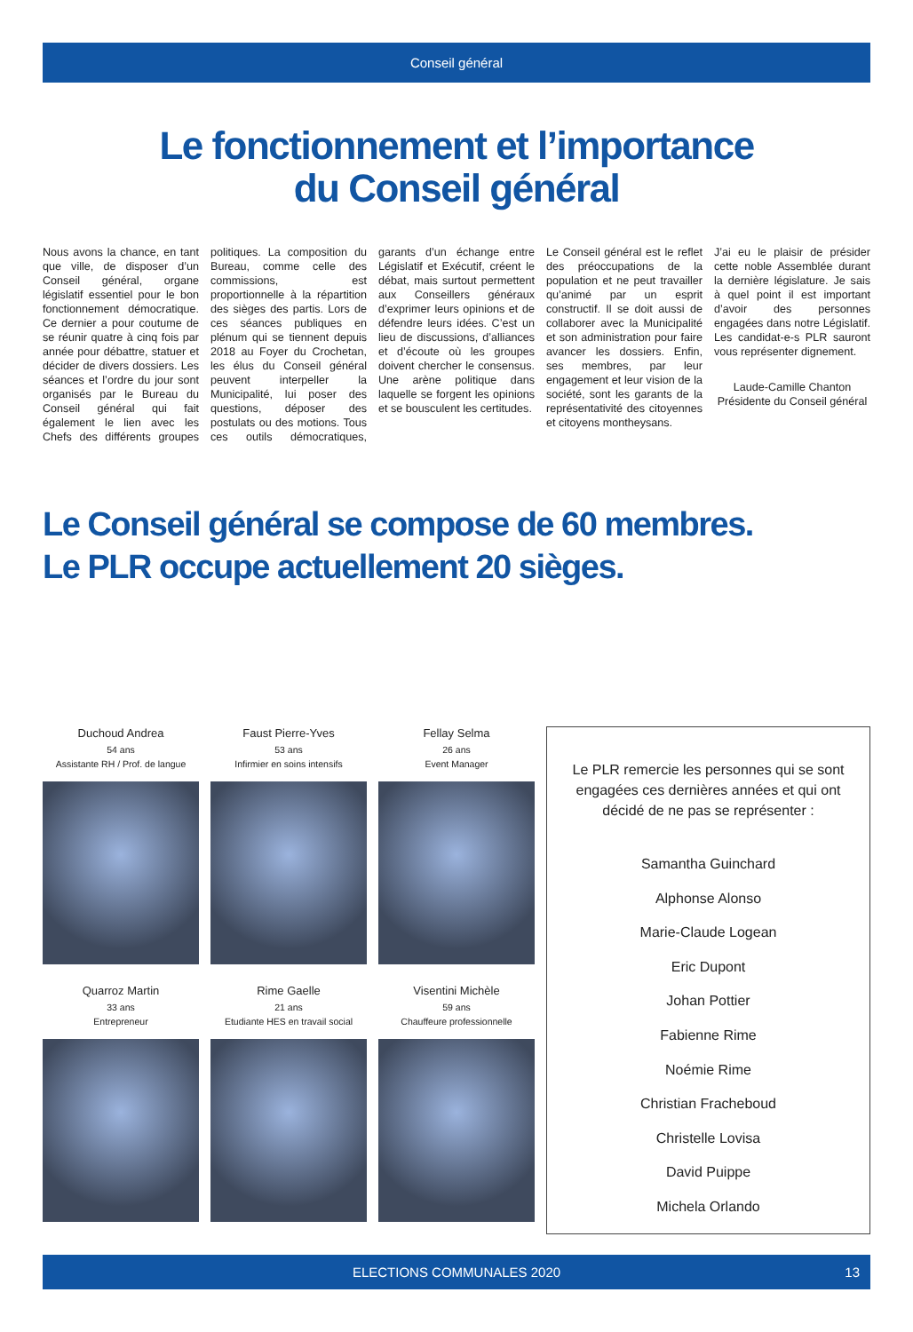Conseil général
Le fonctionnement et l’importance
du Conseil général
Nous avons la chance, en tant que ville, de disposer d’un Conseil général, organe législatif essentiel pour le bon fonctionnement démocratique. Ce dernier a pour coutume de se réunir quatre à cinq fois par année pour débattre, statuer et décider de divers dossiers. Les séances et l’ordre du jour sont organisés par le Bureau du Conseil général qui fait également le lien avec les Chefs des différents groupes politiques. La composition du Bureau, comme celle des commissions, est proportionnelle à la répartition des sièges des partis. Lors de ces séances publiques en plénum qui se tiennent depuis 2018 au Foyer du Crochetan, les élus du Conseil général peuvent interpeller la Municipalité, lui poser des questions, déposer des postulats ou des motions. Tous ces outils démocratiques, garants d’un échange entre Législatif et Exécutif, créent le débat, mais surtout permettent aux Conseillers généraux d’exprimer leurs opinions et de défendre leurs idées. C’est un lieu de discussions, d’alliances et d’écoute où les groupes doivent chercher le consensus. Une arène politique dans laquelle se forgent les opinions et se bousculent les certitudes.
Le Conseil général est le reflet des préoccupations de la population et ne peut travailler qu’animé par un esprit constructif. Il se doit aussi de collaborer avec la Municipalité et son administration pour faire avancer les dossiers. Enfin, ses membres, par leur engagement et leur vision de la société, sont les garants de la représentativité des citoyennes et citoyens montheysans.
J’ai eu le plaisir de présider cette noble Assemblée durant la dernière législature. Je sais à quel point il est important d’avoir des personnes engagées dans notre Législatif. Les candidat-e-s PLR sauront vous représenter dignement.
Laude-Camille Chanton
Présidente du Conseil général
Le Conseil général se compose de 60 membres.
Le PLR occupe actuellement 20 sièges.
Duchoud Andrea
54 ans
Assistante RH / Prof. de langue
Faust Pierre-Yves
53 ans
Infirmier en soins intensifs
Fellay Selma
26 ans
Event Manager
Quarroz Martin
33 ans
Entrepreneur
Rime Gaelle
21 ans
Etudiante HES en travail social
Visentini Michèle
59 ans
Chauffeure professionnelle
Le PLR remercie les personnes qui se sont engagées ces dernières années et qui ont décidé de ne pas se représenter :
Samantha Guinchard
Alphonse Alonso
Marie-Claude Logean
Eric Dupont
Johan Pottier
Fabienne Rime
Noémie Rime
Christian Fracheboud
Christelle Lovisa
David Puippe
Michela Orlando
ELECTIONS COMMUNALES 2020 13